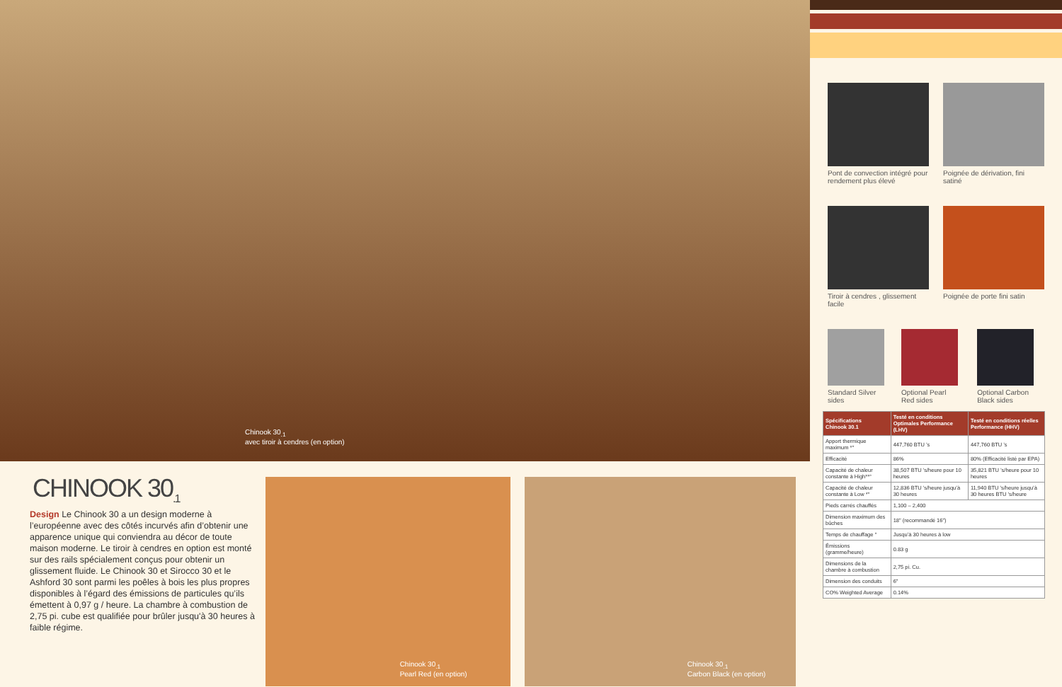Chinook 30<sub>.1</sub>
avec tiroir à cendres (en option)
CHINOOK 30<sub>.1</sub>
Design Le Chinook 30 a un design moderne à l’européenne avec des côtés incurvés afin d’obtenir une apparence unique qui conviendra au décor de toute maison moderne. Le tiroir à cendres en option est monté sur des rails spécialement conçus pour obtenir un glissement fluide. Le Chinook 30 et Sirocco 30 et le Ashford 30 sont parmi les poêles à bois les plus propres disponibles à l’égard des émissions de particules qu’ils émettent à 0,97 g / heure. La chambre à combustion de 2,75 pi. cube est qualifiée pour brûler jusqu'à 30 heures à faible régime.
Chinook 30<sub>.1</sub>
Pearl Red (en option)
Chinook 30<sub>.1</sub>
Carbon Black (en option)
Pont de convection intégré pour rendement plus élevé
Poignée de dérivation, fini satiné
Tiroir à cendres , glissement facile
Poignée de porte fini satin
Standard Silver sides Optional Pearl Red sides Optional Carbon Black sides
| Spécifications Chinook 30.1 | Testé en conditions Optimales Performance (LHV) | Testé en conditions réelles Performance (HHV) |
| --- | --- | --- |
| Apport thermique maximum *° | 447,760 BTU ’s | 447,760 BTU ’s |
| Efficacité | 86% | 80% (Efficacité listé par EPA) |
| Capacité de chaleur constante à High**° | 38,507 BTU ’s/heure pour 10 heures | 35,821 BTU ’s/heure pour 10 heures |
| Capacité de chaleur constante à Low *° | 12,836 BTU ’s/heure jusqu’à 30 heures | 11,940 BTU ’s/heure jusqu’à 30 heures BTU ’s/heure |
| Pieds carrés chauffés | 1,100 – 2,400 | |
| Dimension maximum des bûches | 18" (recommandé 16") | |
| Temps de chauffage ° | Jusqu’à 30 heures à low | |
| Émissions (gramme/heure) | 0.83 g | |
| Dimensions de la chambre à combustion | 2,75 pi. Cu. | |
| Dimension des conduits | 6" | |
| CO% Weighted Average | 0.14% | |